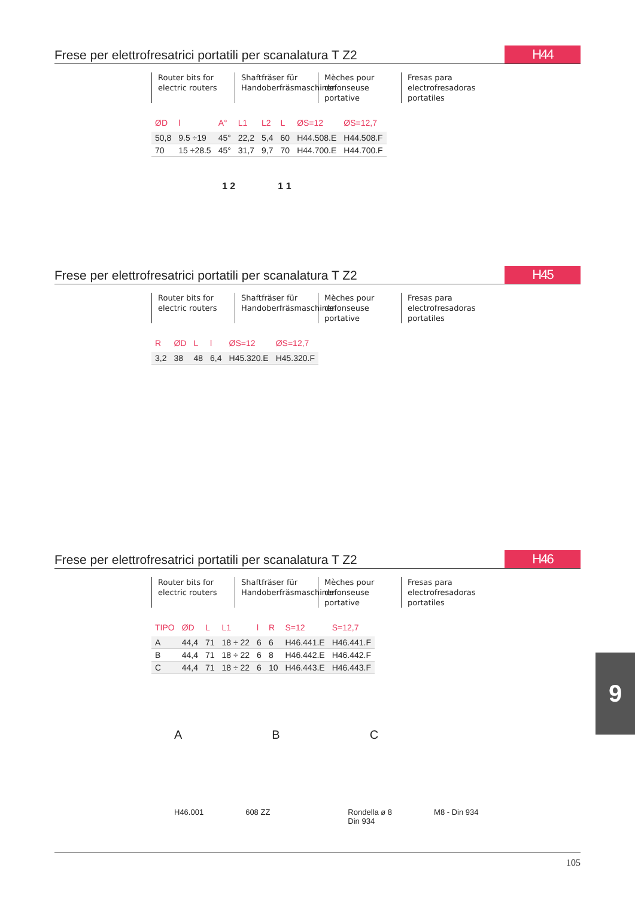Frese per elettrofresatrici portatili per scanalatura T Z2
H44
Router bits for electric routers
Shaftfräser für Handoberfräsmaschinen
Mèches pour defonseuse portative
Fresas para electrofresadoras portatiles
| ØD | l | A° | L1 | L2 | L | ØS=12 | ØS=12,7 |
| --- | --- | --- | --- | --- | --- | --- | --- |
| 50,8 | 9.5 ÷19 | 45° | 22,2 | 5,4 | 60 | H44.508.E | H44.508.F |
| 70 | 15 ÷28.5 | 45° | 31,7 | 9,7 | 70 | H44.700.E | H44.700.F |
1 2 1 1
Frese per elettrofresatrici portatili per scanalatura T Z2
H45
Router bits for electric routers
Shaftfräser für Handoberfräsmaschinen
Mèches pour defonseuse portative
Fresas para electrofresadoras portatiles
| R | ØD | L | l | ØS=12 | ØS=12,7 |
| --- | --- | --- | --- | --- | --- |
| 3,2 | 38 | 48 | 6,4 | H45.320.E | H45.320.F |
Frese per elettrofresatrici portatili per scanalatura T Z2
H46
Router bits for electric routers
Shaftfräser für Handoberfräsmaschinen
Mèches pour defonseuse portative
Fresas para electrofresadoras portatiles
| TIPO | ØD | L | L1 | l | R | S=12 | S=12,7 |
| --- | --- | --- | --- | --- | --- | --- | --- |
| A | 44,4 | 71 | 18 ÷ 22 | 6 | 6 | H46.441.E | H46.441.F |
| B | 44,4 | 71 | 18 ÷ 22 | 6 | 8 | H46.442.E | H46.442.F |
| C | 44,4 | 71 | 18 ÷ 22 | 6 | 10 | H46.443.E | H46.443.F |
A B C
H46.001 608 ZZ Rondella ø 8
Din 934 M8 - Din 934
9
105